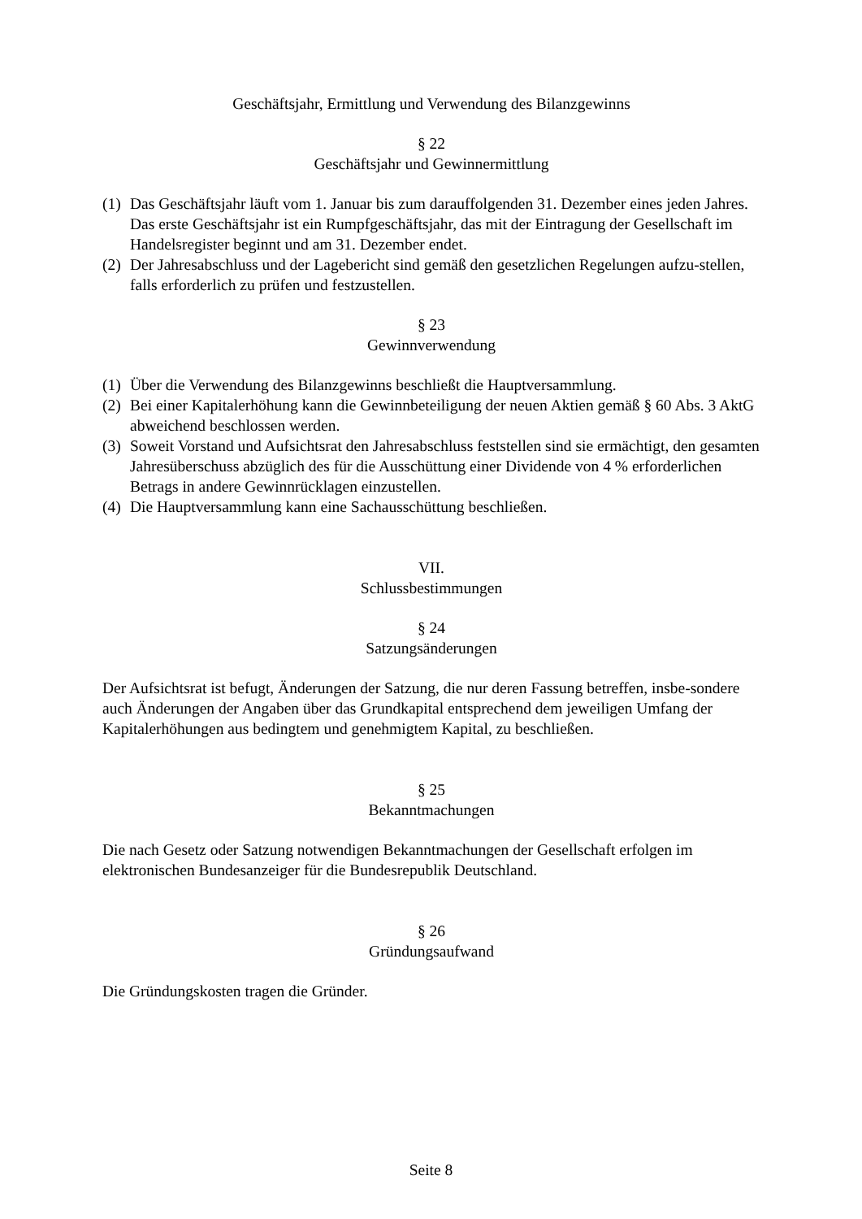Geschäftsjahr, Ermittlung und Verwendung des Bilanzgewinns
§ 22
Geschäftsjahr und Gewinnermittlung
(1) Das Geschäftsjahr läuft vom 1. Januar bis zum darauffolgenden 31. Dezember eines jeden Jahres. Das erste Geschäftsjahr ist ein Rumpfgeschäftsjahr, das mit der Eintragung der Gesellschaft im Handelsregister beginnt und am 31. Dezember endet.
(2) Der Jahresabschluss und der Lagebericht sind gemäß den gesetzlichen Regelungen aufzu-stellen, falls erforderlich zu prüfen und festzustellen.
§ 23
Gewinnverwendung
(1) Über die Verwendung des Bilanzgewinns beschließt die Hauptversammlung.
(2) Bei einer Kapitalerhöhung kann die Gewinnbeteiligung der neuen Aktien gemäß § 60 Abs. 3 AktG abweichend beschlossen werden.
(3) Soweit Vorstand und Aufsichtsrat den Jahresabschluss feststellen sind sie ermächtigt, den gesamten Jahresüberschuss abzüglich des für die Ausschüttung einer Dividende von 4 % erforderlichen Betrags in andere Gewinnrücklagen einzustellen.
(4) Die Hauptversammlung kann eine Sachausschüttung beschließen.
VII.
Schlussbestimmungen
§ 24
Satzungsänderungen
Der Aufsichtsrat ist befugt, Änderungen der Satzung, die nur deren Fassung betreffen, insbe-sondere auch Änderungen der Angaben über das Grundkapital entsprechend dem jeweiligen Umfang der Kapitalerhöhungen aus bedingtem und genehmigtem Kapital, zu beschließen.
§ 25
Bekanntmachungen
Die nach Gesetz oder Satzung notwendigen Bekanntmachungen der Gesellschaft erfolgen im elektronischen Bundesanzeiger für die Bundesrepublik Deutschland.
§ 26
Gründungsaufwand
Die Gründungskosten tragen die Gründer.
Seite 8